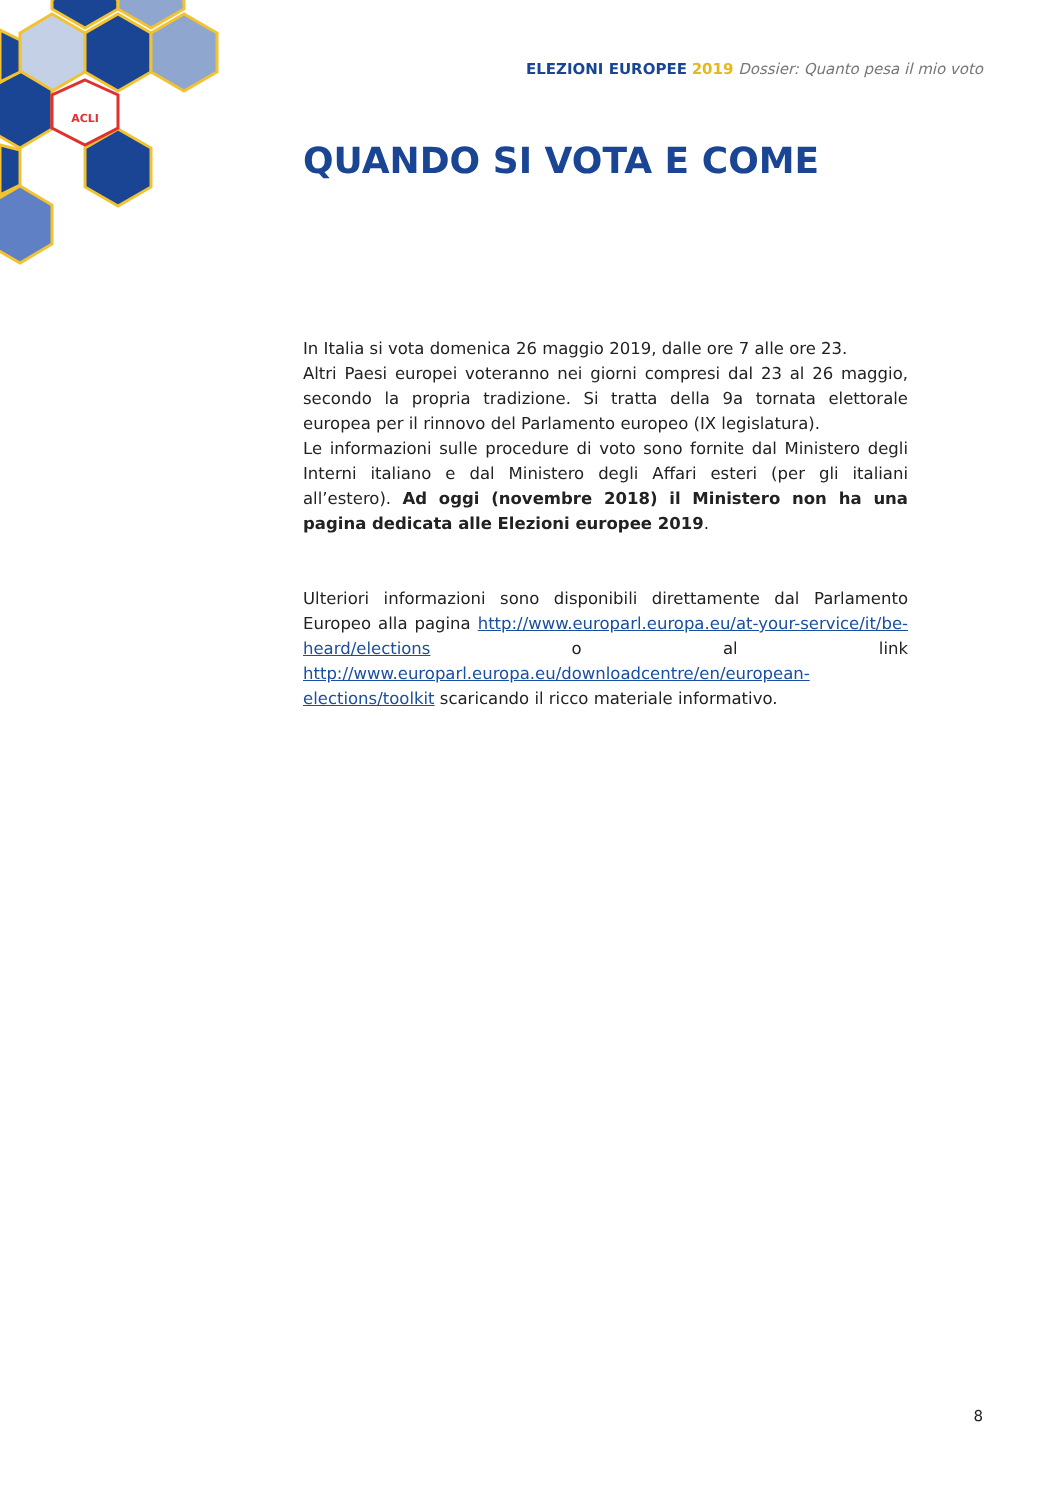ACLI
ELEZIONI EUROPEE 2019 Dossier: Quanto pesa il mio voto
QUANDO SI VOTA E COME
In Italia si vota domenica 26 maggio 2019, dalle ore 7 alle ore 23.
Altri Paesi europei voteranno nei giorni compresi dal 23 al 26 maggio, secondo la propria tradizione. Si tratta della 9a tornata elettorale europea per il rinnovo del Parlamento europeo (IX legislatura).
Le informazioni sulle procedure di voto sono fornite dal Ministero degli Interni italiano e dal Ministero degli Affari esteri (per gli italiani all’estero). Ad oggi (novembre 2018) il Ministero non ha una pagina dedicata alle Elezioni europee 2019.
Ulteriori informazioni sono disponibili direttamente dal Parlamento Europeo alla pagina http://www.europarl.europa.eu/at-your-service/it/be-heard/elections o al link http://www.europarl.europa.eu/downloadcentre/en/european-elections/toolkit scaricando il ricco materiale informativo.
8